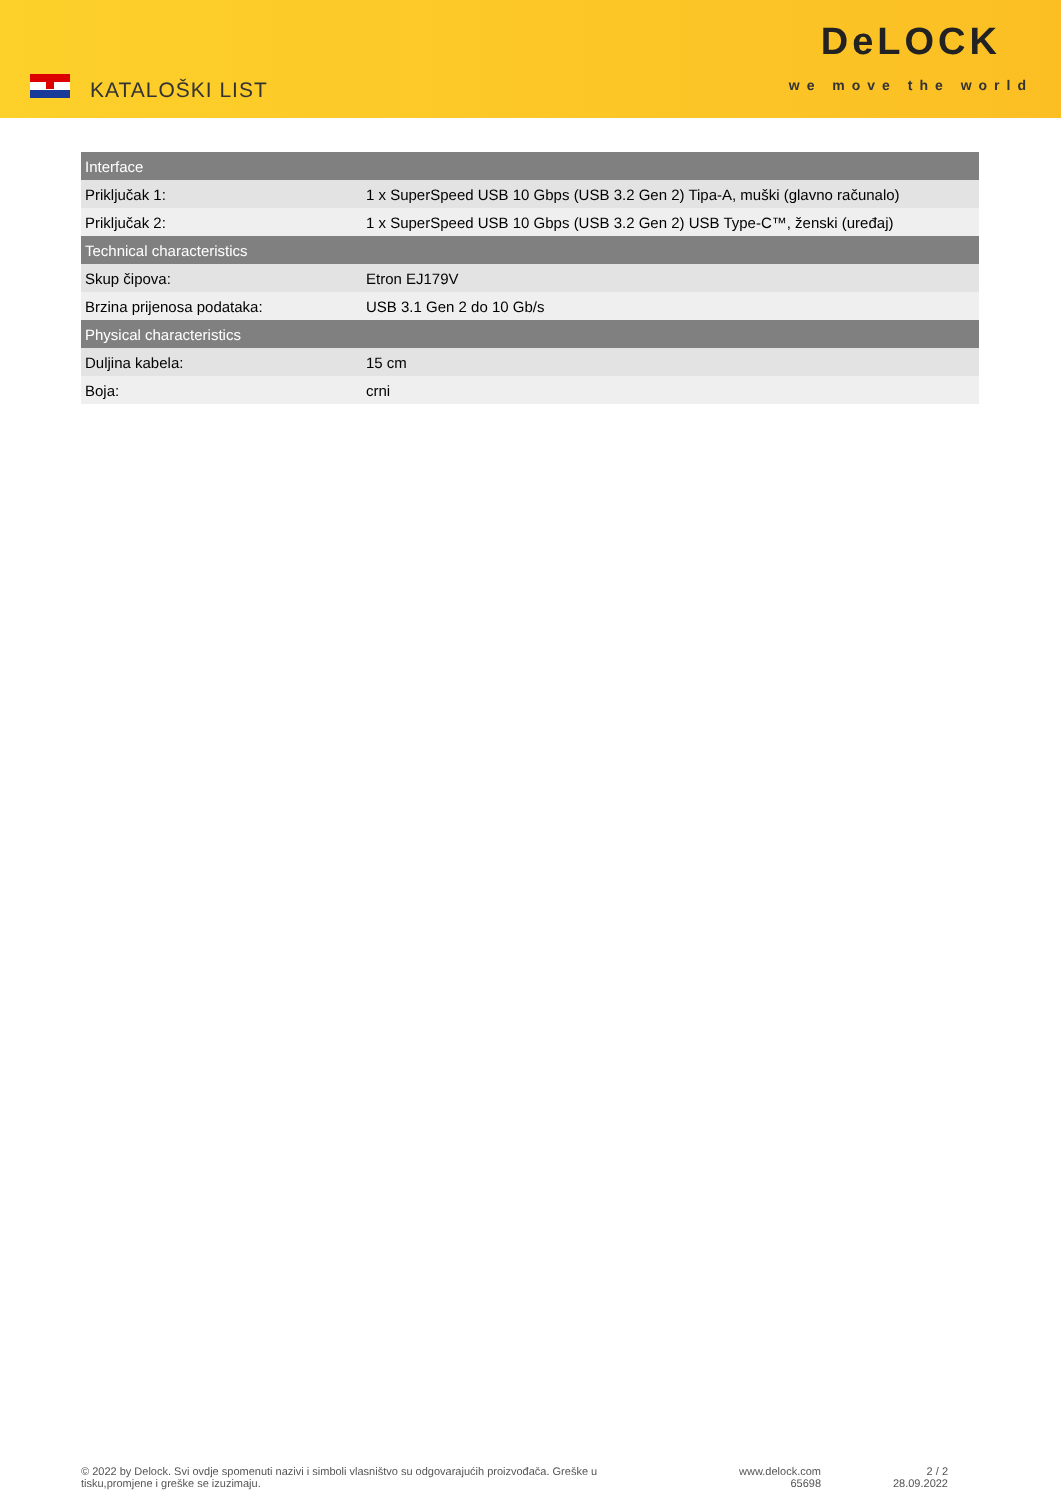KATALOŠKI LIST
DeLOCK
we move the world
| Interface | |
| --- | --- |
| Priključak 1: | 1 x SuperSpeed USB 10 Gbps (USB 3.2 Gen 2) Tipa-A, muški (glavno računalo) |
| Priključak 2: | 1 x SuperSpeed USB 10 Gbps (USB 3.2 Gen 2) USB Type-C™, ženski (uređaj) |
| Technical characteristics | |
| Skup čipova: | Etron EJ179V |
| Brzina prijenosa podataka: | USB 3.1 Gen 2 do 10 Gb/s |
| Physical characteristics | |
| Duljina kabela: | 15 cm |
| Boja: | crni |
© 2022 by Delock. Svi ovdje spomenuti nazivi i simboli vlasništvo su odgovarajućih proizvođača. Greške u tisku,promjene i greške se izuzimaju.
www.delock.com
65698
2 / 2
28.09.2022